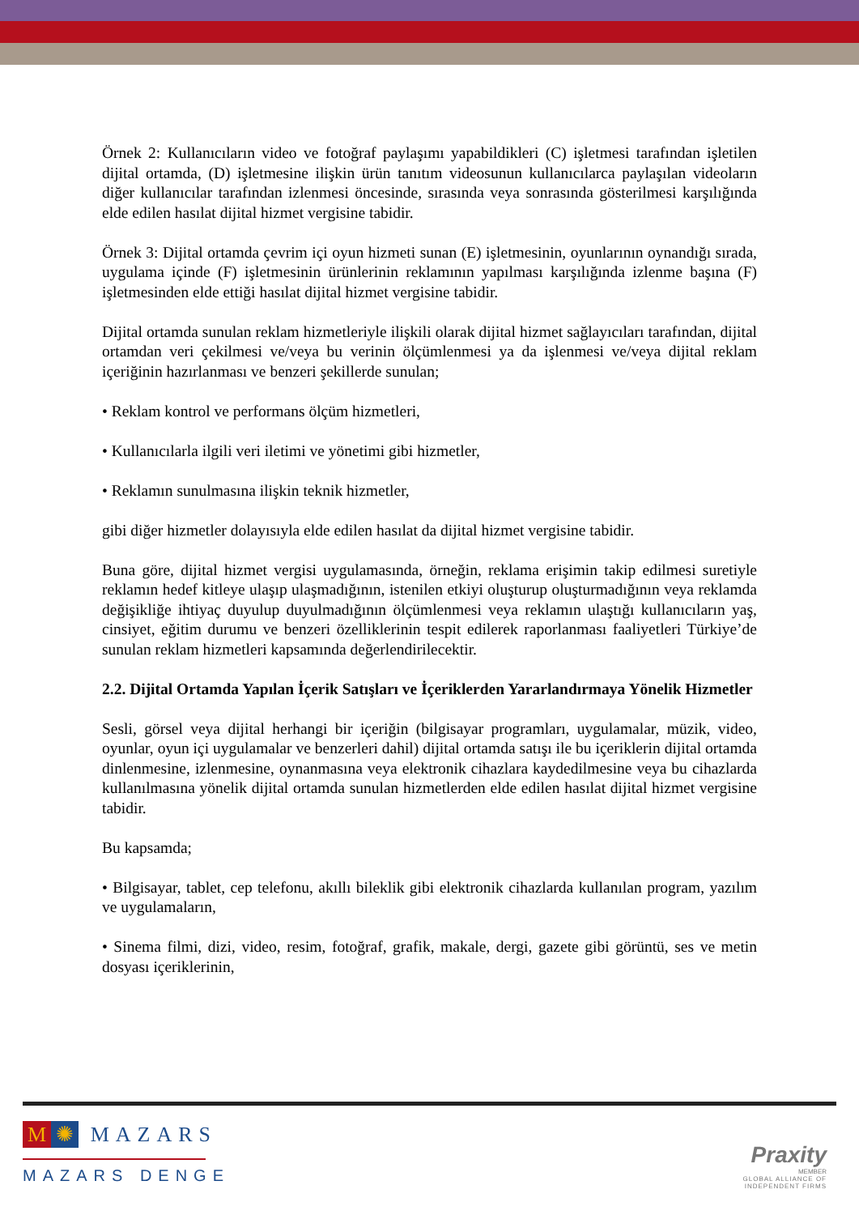Örnek 2: Kullanıcıların video ve fotoğraf paylaşımı yapabildikleri (C) işletmesi tarafından işletilen dijital ortamda, (D) işletmesine ilişkin ürün tanıtım videosunun kullanıcılarca paylaşılan videoların diğer kullanıcılar tarafından izlenmesi öncesinde, sırasında veya sonrasında gösterilmesi karşılığında elde edilen hasılat dijital hizmet vergisine tabidir.
Örnek 3: Dijital ortamda çevrim içi oyun hizmeti sunan (E) işletmesinin, oyunlarının oynandığı sırada, uygulama içinde (F) işletmesinin ürünlerinin reklamının yapılması karşılığında izlenme başına (F) işletmesinden elde ettiği hasılat dijital hizmet vergisine tabidir.
Dijital ortamda sunulan reklam hizmetleriyle ilişkili olarak dijital hizmet sağlayıcıları tarafından, dijital ortamdan veri çekilmesi ve/veya bu verinin ölçümlenmesi ya da işlenmesi ve/veya dijital reklam içeriğinin hazırlanması ve benzeri şekillerde sunulan;
• Reklam kontrol ve performans ölçüm hizmetleri,
• Kullanıcılarla ilgili veri iletimi ve yönetimi gibi hizmetler,
• Reklamın sunulmasına ilişkin teknik hizmetler,
gibi diğer hizmetler dolayısıyla elde edilen hasılat da dijital hizmet vergisine tabidir.
Buna göre, dijital hizmet vergisi uygulamasında, örneğin, reklama erişimin takip edilmesi suretiyle reklamın hedef kitleye ulaşıp ulaşmadığının, istenilen etkiyi oluşturup oluşturmadığının veya reklamda değişikliğe ihtiyaç duyulup duyulmadığının ölçümlenmesi veya reklamın ulaştığı kullanıcıların yaş, cinsiyet, eğitim durumu ve benzeri özelliklerinin tespit edilerek raporlanması faaliyetleri Türkiye’de sunulan reklam hizmetleri kapsamında değerlendirilecektir.
2.2. Dijital Ortamda Yapılan İçerik Satışları ve İçeriklerden Yararlandırmaya Yönelik Hizmetler
Sesli, görsel veya dijital herhangi bir içeriğin (bilgisayar programları, uygulamalar, müzik, video, oyunlar, oyun içi uygulamalar ve benzerleri dahil) dijital ortamda satışı ile bu içeriklerin dijital ortamda dinlenmesine, izlenmesine, oynanmasına veya elektronik cihazlara kaydedilmesine veya bu cihazlarda kullanılmasına yönelik dijital ortamda sunulan hizmetlerden elde edilen hasılat dijital hizmet vergisine tabidir.
Bu kapsamda;
• Bilgisayar, tablet, cep telefonu, akıllı bileklik gibi elektronik cihazlarda kullanılan program, yazılım ve uygulamaların,
• Sinema filmi, dizi, video, resim, fotoğraf, grafik, makale, dergi, gazete gibi görüntü, ses ve metin dosyası içeriklerinin,
M ✺ MAZARS
MAZARS DENGE
Praxity
MEMBER
GLOBAL ALLIANCE OF
INDEPENDENT FIRMS